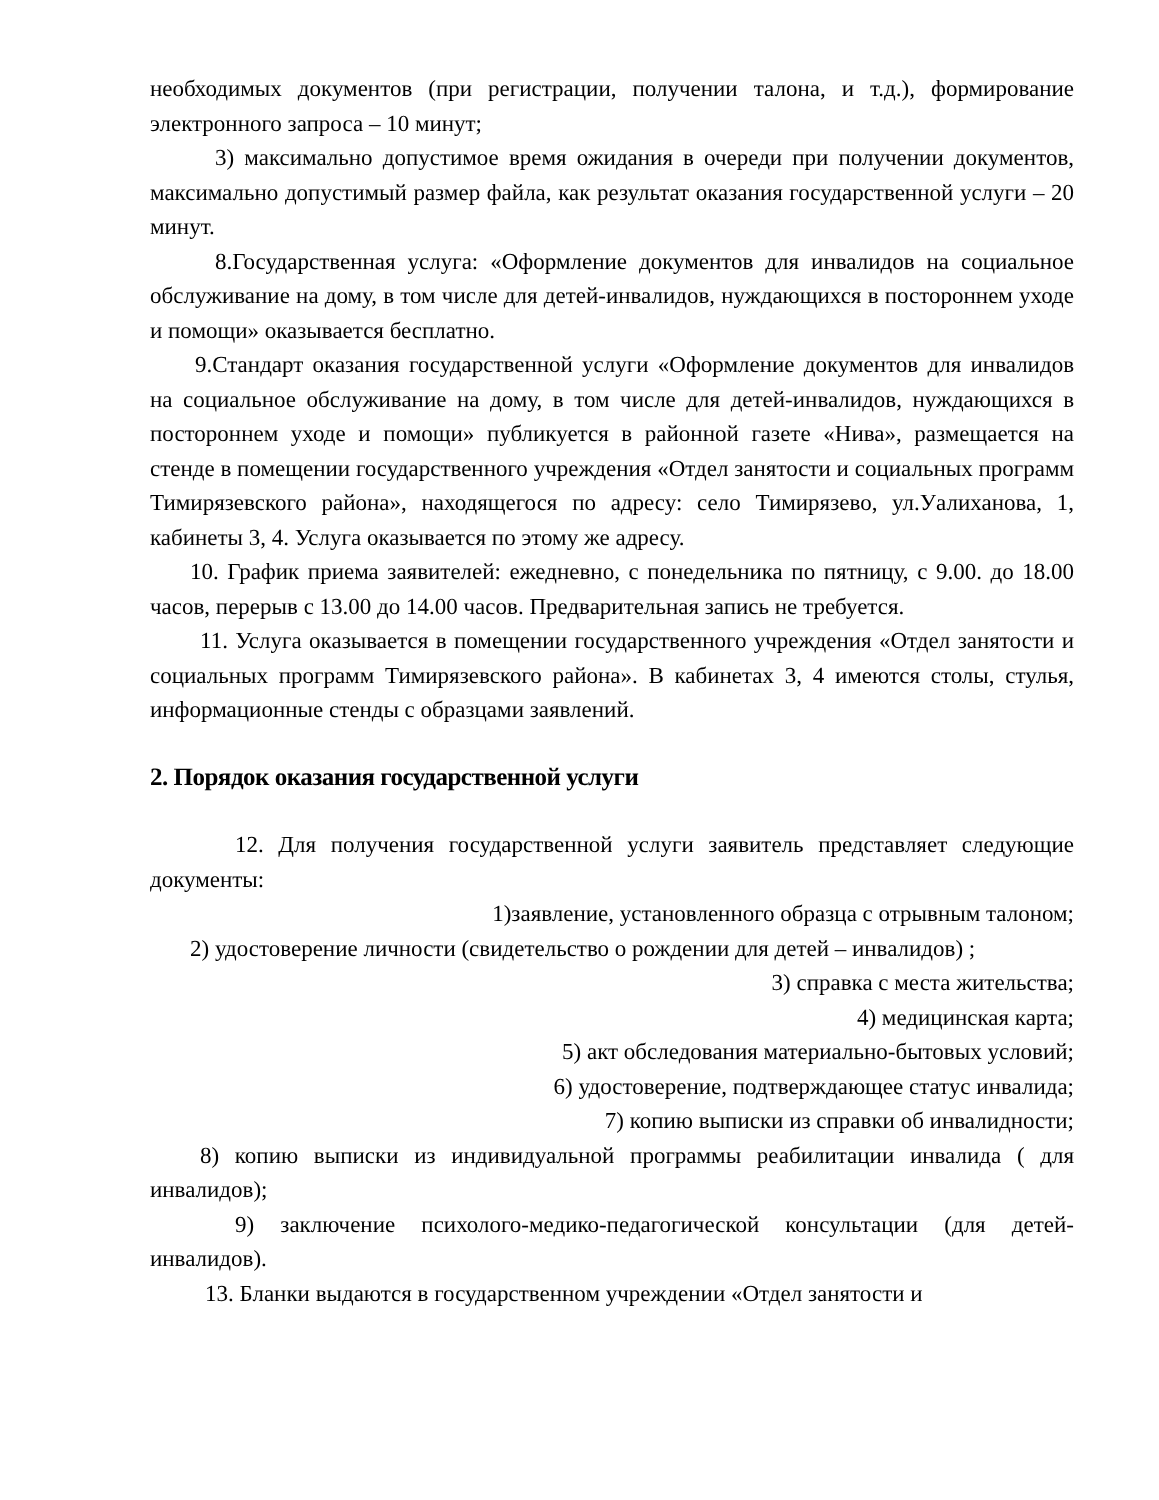необходимых документов (при регистрации, получении талона, и т.д.), формирование электронного запроса – 10 минут;
3) максимально допустимое время ожидания в очереди при получении документов, максимально допустимый размер файла, как результат оказания государственной услуги – 20 минут.
8.Государственная услуга: «Оформление документов для инвалидов на социальное обслуживание на дому, в том числе для детей-инвалидов, нуждающихся в постороннем уходе и помощи» оказывается бесплатно.
9.Стандарт оказания государственной услуги «Оформление документов для инвалидов на социальное обслуживание на дому, в том числе для детей-инвалидов, нуждающихся в постороннем уходе и помощи» публикуется в районной газете «Нива», размещается на стенде в помещении государственного учреждения «Отдел занятости и социальных программ Тимирязевского района», находящегося по адресу: село Тимирязево, ул.Уалиханова, 1, кабинеты 3, 4. Услуга оказывается по этому же адресу.
10. График приема заявителей: ежедневно, с понедельника по пятницу, с 9.00. до 18.00 часов, перерыв с 13.00 до 14.00 часов. Предварительная запись не требуется.
11. Услуга оказывается в помещении государственного учреждения «Отдел занятости и социальных программ Тимирязевского района». В кабинетах 3, 4 имеются столы, стулья, информационные стенды с образцами заявлений.
2. Порядок оказания государственной услуги
12. Для получения государственной услуги заявитель представляет следующие документы:
1)заявление, установленного образца с отрывным талоном;
2) удостоверение личности (свидетельство о рождении для детей – инвалидов) ;
3) справка с места жительства;
4) медицинская карта;
5) акт обследования материально-бытовых условий;
6) удостоверение, подтверждающее статус инвалида;
7) копию выписки из справки об инвалидности;
8) копию выписки из индивидуальной программы реабилитации инвалида ( для инвалидов);
9) заключение психолого-медико-педагогической консультации (для детей-инвалидов).
13. Бланки выдаются в государственном учреждении «Отдел занятости и